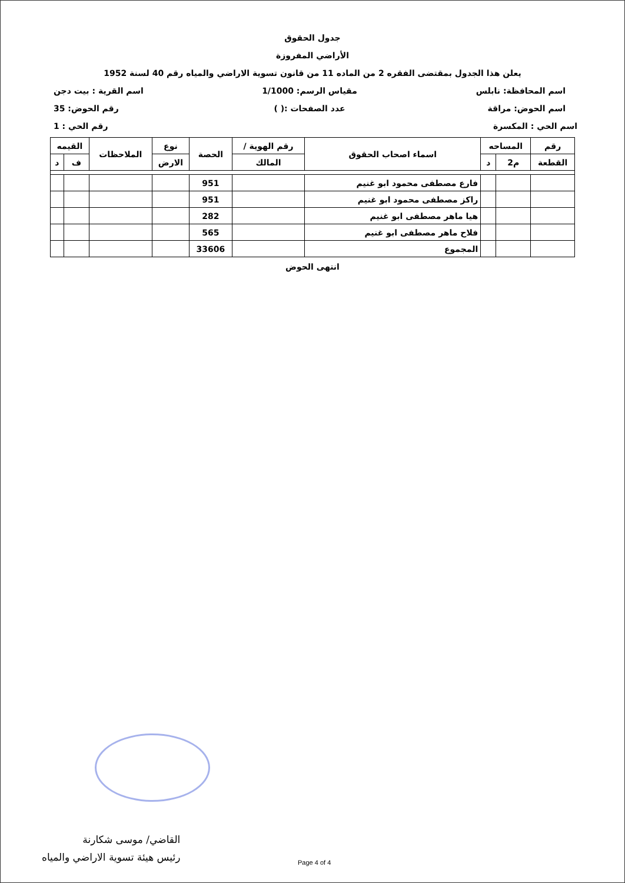جدول الحقوق
الأراضي المفروزة
يعلن هذا الجدول بمقتضى الفقره 2 من الماده 11 من قانون تسوية الاراضي والمياه رقم 40 لسنة 1952
اسم المحافظة: نابلس مقياس الرسم: 1/1000 اسم القرية : بيت دجن
اسم الحوض: مراقة عدد الصفحات :( ) رقم الحوض: 35
اسم الحي : المكسرة رقم الحي : 1
| رقم | المساحه | | اسماء اصحاب الحقوق | رقم الهوية / | الحصة | نوع | الملاحظات | القيمه | |
| --- | --- | --- | --- | --- | --- | --- | --- | --- | --- |
| القطعة | م2 | د | | المالك | | الارض | | ف | د |
| | | | فارع مصطفى محمود ابو غنيم | | 951 | | | | |
| | | | راكز مصطفى محمود ابو غنيم | | 951 | | | | |
| | | | هيا ماهر مصطفى ابو غنيم | | 282 | | | | |
| | | | فلاح ماهر مصطفى ابو غنيم | | 565 | | | | |
| | | | المجموع | | 33606 | | | | |
انتهى الحوض
القاضي/ موسى شكارنة
رئيس هيئة تسوية الاراضي والمياه
Page 4 of 4